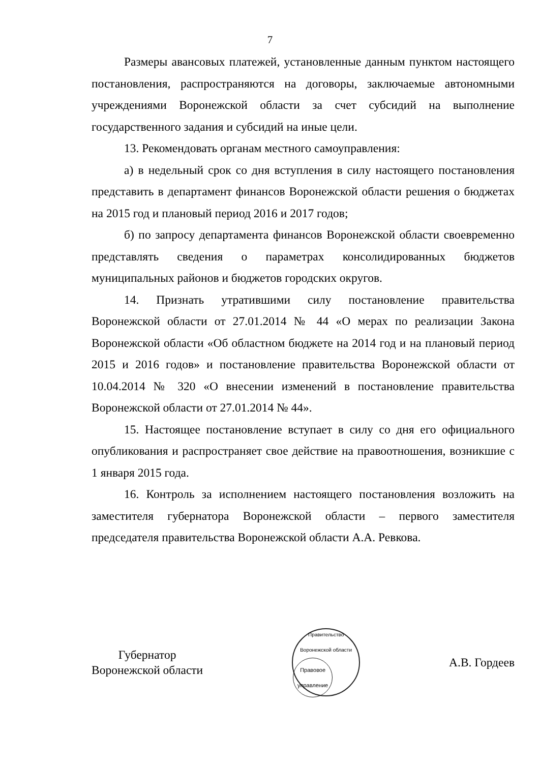7
Размеры авансовых платежей, установленные данным пунктом настоящего постановления, распространяются на договоры, заключаемые автономными учреждениями Воронежской области за счет субсидий на выполнение государственного задания и субсидий на иные цели.
13. Рекомендовать органам местного самоуправления:
а) в недельный срок со дня вступления в силу настоящего постановления представить в департамент финансов Воронежской области решения о бюджетах на 2015 год и плановый период 2016 и 2017 годов;
б) по запросу департамента финансов Воронежской области своевременно представлять сведения о параметрах консолидированных бюджетов муниципальных районов и бюджетов городских округов.
14. Признать утратившими силу постановление правительства Воронежской области от 27.01.2014 № 44 «О мерах по реализации Закона Воронежской области «Об областном бюджете на 2014 год и на плановый период 2015 и 2016 годов» и постановление правительства Воронежской области от 10.04.2014 № 320 «О внесении изменений в постановление правительства Воронежской области от 27.01.2014 № 44».
15. Настоящее постановление вступает в силу со дня его официального опубликования и распространяет свое действие на правоотношения, возникшие с 1 января 2015 года.
16. Контроль за исполнением настоящего постановления возложить на заместителя губернатора Воронежской области – первого заместителя председателя правительства Воронежской области А.А. Ревкова.
Губернатор
Воронежской области
Правительство Воронежской области
Правовое
управление
А.В. Гордеев